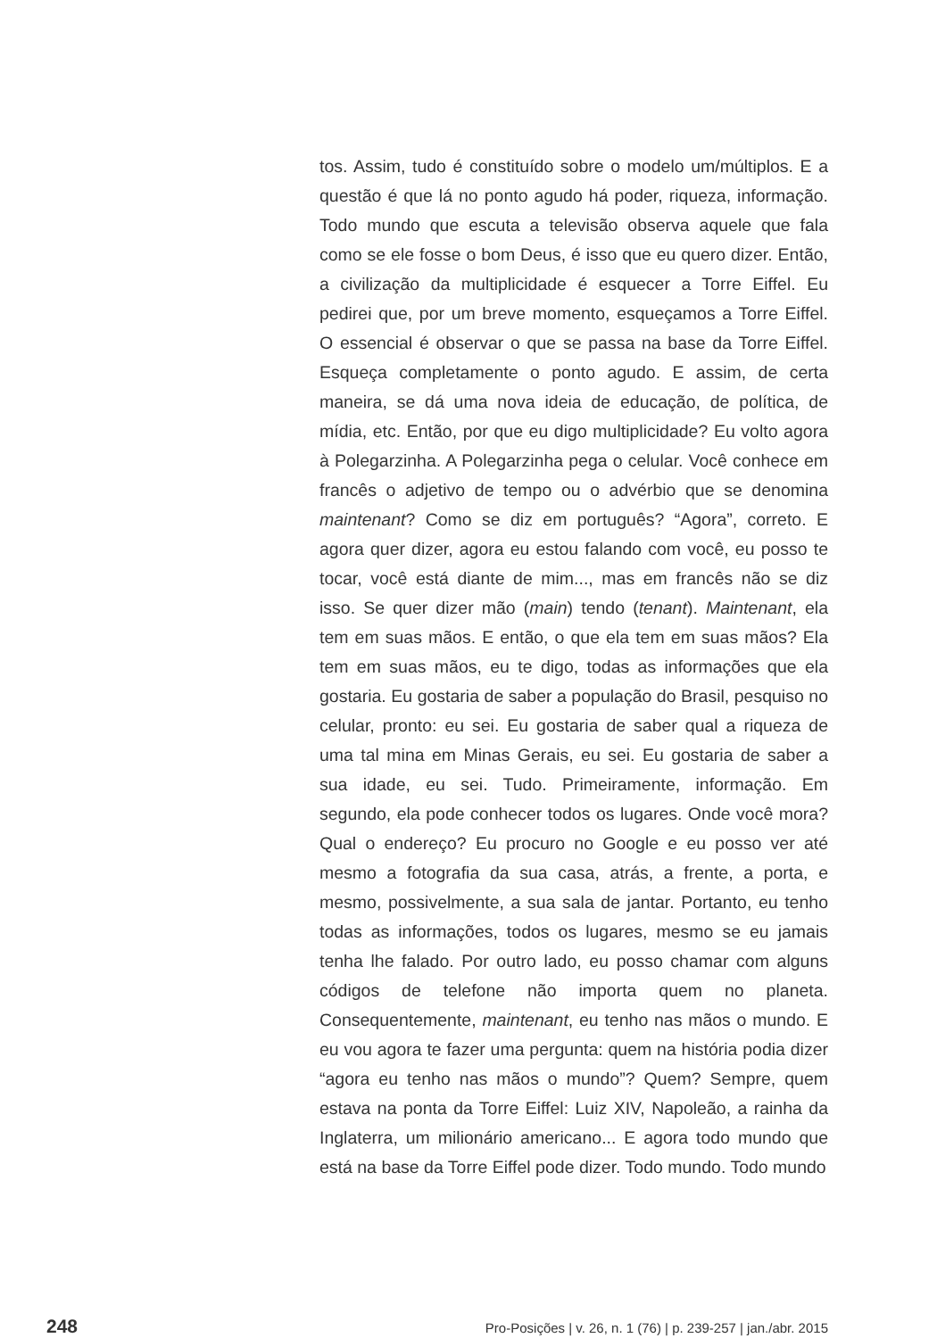tos. Assim, tudo é constituído sobre o modelo um/múltiplos. E a questão é que lá no ponto agudo há poder, riqueza, informação. Todo mundo que escuta a televisão observa aquele que fala como se ele fosse o bom Deus, é isso que eu quero dizer. Então, a civilização da multiplicidade é esquecer a Torre Eiffel. Eu pedirei que, por um breve momento, esqueçamos a Torre Eiffel. O essencial é observar o que se passa na base da Torre Eiffel. Esqueça completamente o ponto agudo. E assim, de certa maneira, se dá uma nova ideia de educação, de política, de mídia, etc. Então, por que eu digo multiplicidade? Eu volto agora à Polegarzinha. A Polegarzinha pega o celular. Você conhece em francês o adjetivo de tempo ou o advérbio que se denomina maintenant? Como se diz em português? “Agora”, correto. E agora quer dizer, agora eu estou falando com você, eu posso te tocar, você está diante de mim..., mas em francês não se diz isso. Se quer dizer mão (main) tendo (tenant). Maintenant, ela tem em suas mãos. E então, o que ela tem em suas mãos? Ela tem em suas mãos, eu te digo, todas as informações que ela gostaria. Eu gostaria de saber a população do Brasil, pesquiso no celular, pronto: eu sei. Eu gostaria de saber qual a riqueza de uma tal mina em Minas Gerais, eu sei. Eu gostaria de saber a sua idade, eu sei. Tudo. Primeiramente, informação. Em segundo, ela pode conhecer todos os lugares. Onde você mora? Qual o endereço? Eu procuro no Google e eu posso ver até mesmo a fotografia da sua casa, atrás, a frente, a porta, e mesmo, possivelmente, a sua sala de jantar. Portanto, eu tenho todas as informações, todos os lugares, mesmo se eu jamais tenha lhe falado. Por outro lado, eu posso chamar com alguns códigos de telefone não importa quem no planeta. Consequentemente, maintenant, eu tenho nas mãos o mundo. E eu vou agora te fazer uma pergunta: quem na história podia dizer “agora eu tenho nas mãos o mundo”? Quem? Sempre, quem estava na ponta da Torre Eiffel: Luiz XIV, Napoleão, a rainha da Inglaterra, um milionário americano... E agora todo mundo que está na base da Torre Eiffel pode dizer. Todo mundo. Todo mundo
248 Pro-Posições | v. 26, n. 1 (76) | p. 239-257 | jan./abr. 2015